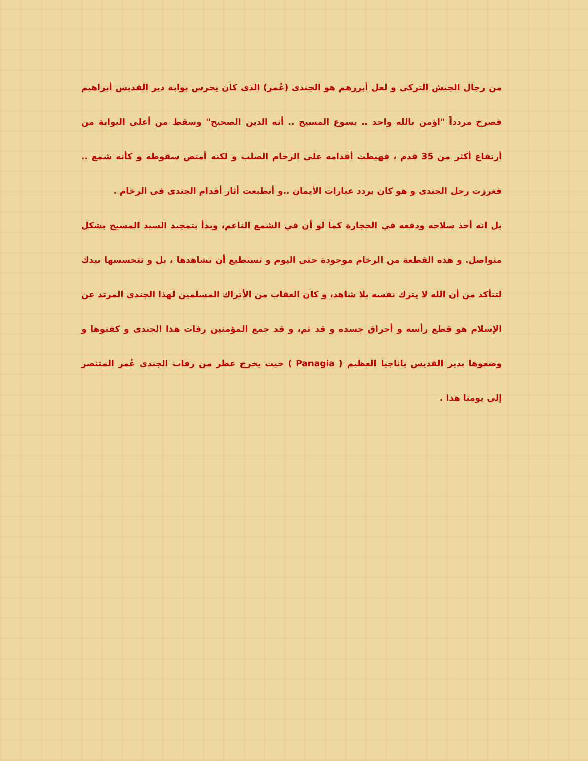من رجال الجيش التركى و لعل أبرزهم هو الجندى (عُمر) الذى كان يحرس بوابة دير القديس أبراهيم فصرخ مردداً "اؤمن بالله واحد .. يسوع المسيح .. أنه الدين الصحيح" وسقط من أعلى البوابة من أرتفاع أكثر من 35 قدم ، فهبطت أقدامه على الرخام الصلب و لكنه أمتص سقوطه و كأنه شمع .. فغرزت رجل الجندى و هو كان يردد عبارات الأيمان ..و أنطبعت أثار أقدام الجندى فى الرخام .
بل انه أخذ سلاحه ودفعه في الحجارة كما لو أن في الشمع الناعم، وبدأ بتمجيد السيد المسيح بشكل متواصل. و هذه القطعة من الرخام موجودة حتى اليوم و تستطيع أن تشاهدها ، بل و تتحسسها بيدك لتتأكد من أن الله لا يترك نفسه بلا شاهد، و كان العقاب من الأتراك المسلمين لهذا الجندى المرتد عن الإسلام هو قطع رأسه و أحراق جسده و قد تم، و قد جمع المؤمنين رفات هذا الجندى و كفنوها و وضعوها بدير القديس باناجيا العظيم ( Panagia ) حيث يخرج عطر من رفات الجندى عُمر المتنصر إلى يومنا هذا .